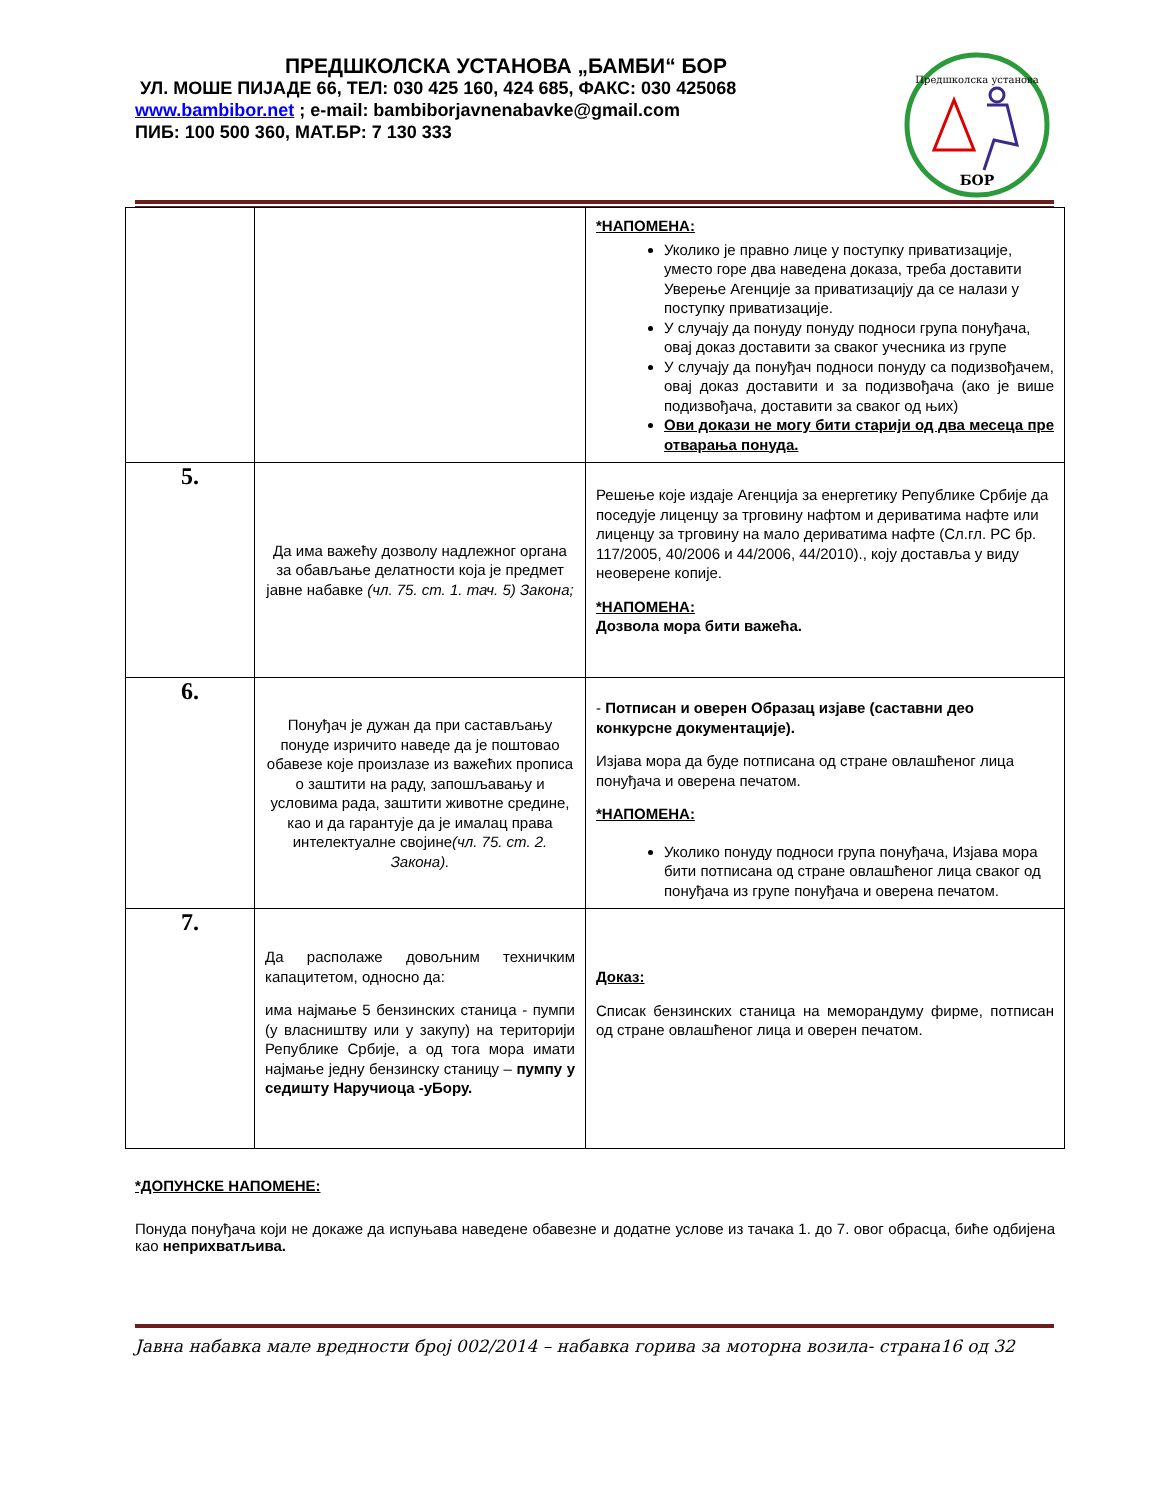ПРЕДШКОЛСКА УСТАНОВА „БАМБИ“ БОР
УЛ. МОШЕ ПИЈАДЕ 66, ТЕЛ: 030 425 160, 424 685, ФАКС: 030 425068
www.bambibor.net ; e-mail: bambiborjavnenabavke@gmail.com
ПИБ: 100 500 360, МАТ.БР: 7 130 333
Предшколска установа
БОР
| | | *НАПОМЕНА: Уколико је правно лице у поступку приватизације, уместо горе два наведена доказа, треба доставити Уверење Агенције за приватизацију да се налази у поступку приватизације. У случају да понуду понуду подноси група понуђача, овај доказ доставити за сваког учесника из групе У случају да понуђач подноси понуду са подизвођачем, овај доказ доставити и за подизвођача (ако је више подизвођача, доставити за сваког од њих) Ови докази не могу бити старији од два месеца пре отварања понуда. |
| 5. | Да има важећу дозволу надлежног органа за обављање делатности која је предмет јавне набавке (чл. 75. ст. 1. тач. 5) Закона; | Решење које издаје Агенција за енергетику Републике Србије да поседује лиценцу за трговину нафтом и дериватима нафте или лиценцу за трговину на мало дериватима нафте (Сл.гл. РС бр. 117/2005, 40/2006 и 44/2006, 44/2010)., коју доставља у виду неоверене копије. *НАПОМЕНА: Дозвола мора бити важећа. |
| 6. | Понуђач је дужан да при састављању понуде изричито наведе да је поштовао обавезе које произлазе из важећих прописа о заштити на раду, запошљавању и условима рада, заштити животне средине, као и да гарантује да је ималац права интелектуалне својине (чл. 75. ст. 2. Закона). | - Потписан и оверен Образац изјаве (саставни део конкурсне документације). Изјава мора да буде потписана од стране овлашћеног лица понуђача и оверена печатом. *НАПОМЕНА: Уколико понуду подноси група понуђача, Изјава мора бити потписана од стране овлашћеног лица сваког од понуђача из групе понуђача и оверена печатом. |
| 7. | Да располаже довољним техничким капацитетом, односно да: има најмање 5 бензинских станица - пумпи (у власништву или у закупу) на територији Републике Србије, а од тога мора имати најмање једну бензинску станицу – пумпу у седишту Наручиоца -уБору. | Доказ: Списак бензинских станица на меморандуму фирме, потписан од стране овлашћеног лица и оверен печатом. |
*ДОПУНСКЕ НАПОМЕНЕ:
Понуда понуђача који не докаже да испуњава наведене обавезне и додатне услове из тачака 1. до 7. овог обрасца, биће одбијена као неприхватљива.
Јавна набавка мале вредности број 002/2014 – набавка горива за моторна возила- страна16 од 32